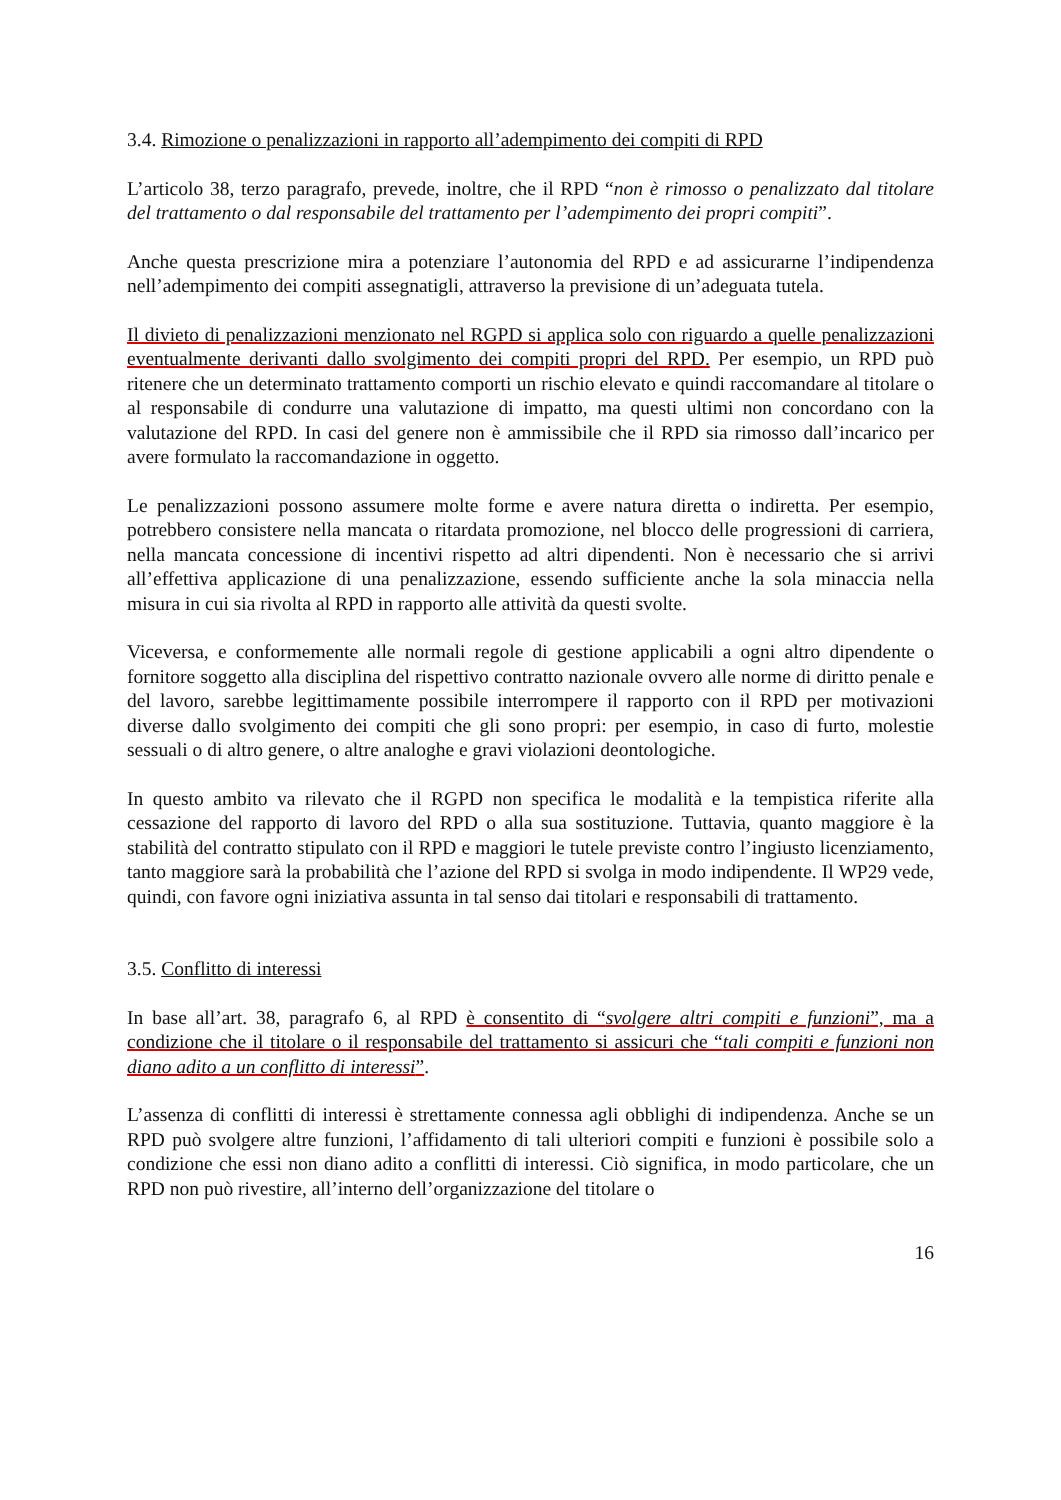3.4. Rimozione o penalizzazioni in rapporto all’adempimento dei compiti di RPD
L’articolo 38, terzo paragrafo, prevede, inoltre, che il RPD “non è rimosso o penalizzato dal titolare del trattamento o dal responsabile del trattamento per l’adempimento dei propri compiti”.
Anche questa prescrizione mira a potenziare l’autonomia del RPD e ad assicurarne l’indipendenza nell’adempimento dei compiti assegnatigli, attraverso la previsione di un’adeguata tutela.
Il divieto di penalizzazioni menzionato nel RGPD si applica solo con riguardo a quelle penalizzazioni eventualmente derivanti dallo svolgimento dei compiti propri del RPD. Per esempio, un RPD può ritenere che un determinato trattamento comporti un rischio elevato e quindi raccomandare al titolare o al responsabile di condurre una valutazione di impatto, ma questi ultimi non concordano con la valutazione del RPD. In casi del genere non è ammissibile che il RPD sia rimosso dall’incarico per avere formulato la raccomandazione in oggetto.
Le penalizzazioni possono assumere molte forme e avere natura diretta o indiretta. Per esempio, potrebbero consistere nella mancata o ritardata promozione, nel blocco delle progressioni di carriera, nella mancata concessione di incentivi rispetto ad altri dipendenti. Non è necessario che si arrivi all’effettiva applicazione di una penalizzazione, essendo sufficiente anche la sola minaccia nella misura in cui sia rivolta al RPD in rapporto alle attività da questi svolte.
Viceversa, e conformemente alle normali regole di gestione applicabili a ogni altro dipendente o fornitore soggetto alla disciplina del rispettivo contratto nazionale ovvero alle norme di diritto penale e del lavoro, sarebbe legittimamente possibile interrompere il rapporto con il RPD per motivazioni diverse dallo svolgimento dei compiti che gli sono propri: per esempio, in caso di furto, molestie sessuali o di altro genere, o altre analoghe e gravi violazioni deontologiche.
In questo ambito va rilevato che il RGPD non specifica le modalità e la tempistica riferite alla cessazione del rapporto di lavoro del RPD o alla sua sostituzione. Tuttavia, quanto maggiore è la stabilità del contratto stipulato con il RPD e maggiori le tutele previste contro l’ingiusto licenziamento, tanto maggiore sarà la probabilità che l’azione del RPD si svolga in modo indipendente. Il WP29 vede, quindi, con favore ogni iniziativa assunta in tal senso dai titolari e responsabili di trattamento.
3.5. Conflitto di interessi
In base all’art. 38, paragrafo 6, al RPD è consentito di “svolgere altri compiti e funzioni”, ma a condizione che il titolare o il responsabile del trattamento si assicuri che “tali compiti e funzioni non diano adito a un conflitto di interessi”.
L’assenza di conflitti di interessi è strettamente connessa agli obblighi di indipendenza. Anche se un RPD può svolgere altre funzioni, l’affidamento di tali ulteriori compiti e funzioni è possibile solo a condizione che essi non diano adito a conflitti di interessi. Ciò significa, in modo particolare, che un RPD non può rivestire, all’interno dell’organizzazione del titolare o
16